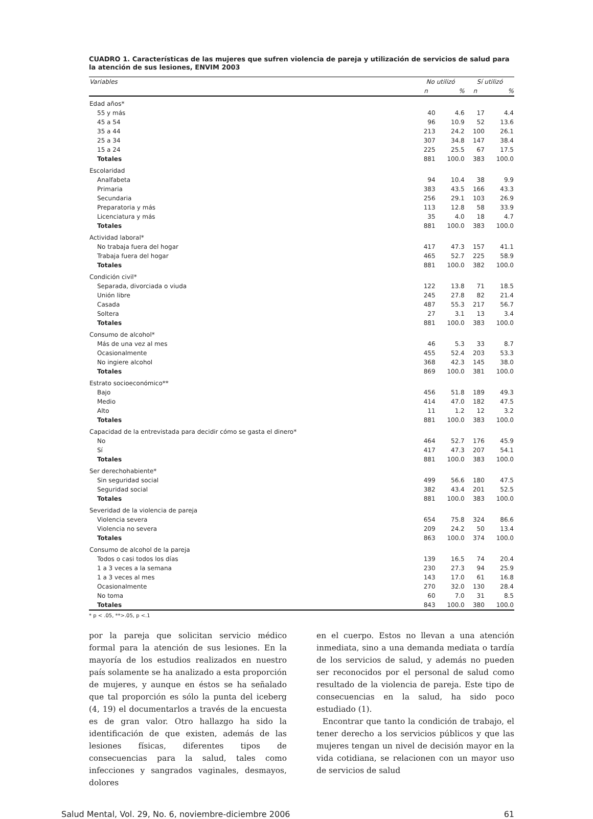CUADRO 1. Características de las mujeres que sufren violencia de pareja y utilización de servicios de salud para la atención de sus lesiones, ENVIM 2003
| Variables | No utilizó | | Sí utilizó | |
| --- | --- | --- | --- | --- |
| | n | % | n | % |
| Edad años* | | | | |
| 55 y más | 40 | 4.6 | 17 | 4.4 |
| 45 a 54 | 96 | 10.9 | 52 | 13.6 |
| 35 a 44 | 213 | 24.2 | 100 | 26.1 |
| 25 a 34 | 307 | 34.8 | 147 | 38.4 |
| 15 a 24 | 225 | 25.5 | 67 | 17.5 |
| Totales | 881 | 100.0 | 383 | 100.0 |
| Escolaridad | | | | |
| Analfabeta | 94 | 10.4 | 38 | 9.9 |
| Primaria | 383 | 43.5 | 166 | 43.3 |
| Secundaria | 256 | 29.1 | 103 | 26.9 |
| Preparatoria y más | 113 | 12.8 | 58 | 33.9 |
| Licenciatura y más | 35 | 4.0 | 18 | 4.7 |
| Totales | 881 | 100.0 | 383 | 100.0 |
| Actividad laboral* | | | | |
| No trabaja fuera del hogar | 417 | 47.3 | 157 | 41.1 |
| Trabaja fuera del hogar | 465 | 52.7 | 225 | 58.9 |
| Totales | 881 | 100.0 | 382 | 100.0 |
| Condición civil* | | | | |
| Separada, divorciada o viuda | 122 | 13.8 | 71 | 18.5 |
| Unión libre | 245 | 27.8 | 82 | 21.4 |
| Casada | 487 | 55.3 | 217 | 56.7 |
| Soltera | 27 | 3.1 | 13 | 3.4 |
| Totales | 881 | 100.0 | 383 | 100.0 |
| Consumo de alcohol* | | | | |
| Más de una vez al mes | 46 | 5.3 | 33 | 8.7 |
| Ocasionalmente | 455 | 52.4 | 203 | 53.3 |
| No ingiere alcohol | 368 | 42.3 | 145 | 38.0 |
| Totales | 869 | 100.0 | 381 | 100.0 |
| Estrato socioeconómico** | | | | |
| Bajo | 456 | 51.8 | 189 | 49.3 |
| Medio | 414 | 47.0 | 182 | 47.5 |
| Alto | 11 | 1.2 | 12 | 3.2 |
| Totales | 881 | 100.0 | 383 | 100.0 |
| Capacidad de la entrevistada para decidir cómo se gasta el dinero* | | | | |
| No | 464 | 52.7 | 176 | 45.9 |
| Sí | 417 | 47.3 | 207 | 54.1 |
| Totales | 881 | 100.0 | 383 | 100.0 |
| Ser derechohabiente* | | | | |
| Sin seguridad social | 499 | 56.6 | 180 | 47.5 |
| Seguridad social | 382 | 43.4 | 201 | 52.5 |
| Totales | 881 | 100.0 | 383 | 100.0 |
| Severidad de la violencia de pareja | | | | |
| Violencia severa | 654 | 75.8 | 324 | 86.6 |
| Violencia no severa | 209 | 24.2 | 50 | 13.4 |
| Totales | 863 | 100.0 | 374 | 100.0 |
| Consumo de alcohol de la pareja | | | | |
| Todos o casi todos los días | 139 | 16.5 | 74 | 20.4 |
| 1 a 3 veces a la semana | 230 | 27.3 | 94 | 25.9 |
| 1 a 3 veces al mes | 143 | 17.0 | 61 | 16.8 |
| Ocasionalmente | 270 | 32.0 | 130 | 28.4 |
| No toma | 60 | 7.0 | 31 | 8.5 |
| Totales | 843 | 100.0 | 380 | 100.0 |
* p < .05, **>.05, p <.1
por la pareja que solicitan servicio médico formal para la atención de sus lesiones. En la mayoría de los estudios realizados en nuestro país solamente se ha analizado a esta proporción de mujeres, y aunque en éstos se ha señalado que tal proporción es sólo la punta del iceberg (4, 19) el documentarlos a través de la encuesta es de gran valor. Otro hallazgo ha sido la identificación de que existen, además de las lesiones físicas, diferentes tipos de consecuencias para la salud, tales como infecciones y sangrados vaginales, desmayos, dolores
en el cuerpo. Estos no llevan a una atención inmediata, sino a una demanda mediata o tardía de los servicios de salud, y además no pueden ser reconocidos por el personal de salud como resultado de la violencia de pareja. Este tipo de consecuencias en la salud, ha sido poco estudiado (1).
Encontrar que tanto la condición de trabajo, el tener derecho a los servicios públicos y que las mujeres tengan un nivel de decisión mayor en la vida cotidiana, se relacionen con un mayor uso de servicios de salud
Salud Mental, Vol. 29, No. 6, noviembre-diciembre 2006 61